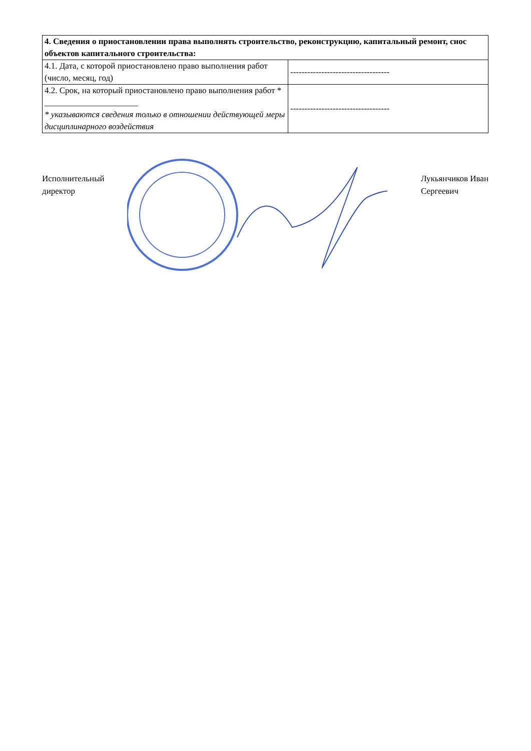| 4. Сведения о приостановлении права выполнять строительство, реконструкцию, капитальный ремонт, снос объектов капитального строительства: | |
| 4.1. Дата, с которой приостановлено право выполнения работ (число, месяц, год) | ----------------------------------- |
| 4.2. Срок, на который приостановлено право выполнения работ * ______________________ * указываются сведения только в отношении действующей меры дисциплинарного воздействия | ----------------------------------- |
Исполнительный
директор
Лукьянчиков Иван
Сергеевич